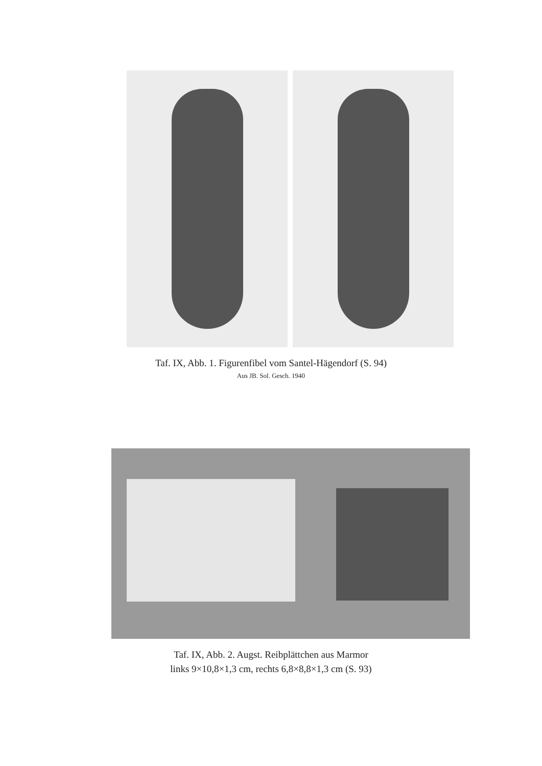Taf. IX, Abb. 1. Figurenfibel vom Santel-Hägendorf (S. 94)
Aus JB. Sol. Gesch. 1940
Taf. IX, Abb. 2. Augst. Reibplättchen aus Marmor
links 9×10,8×1,3 cm, rechts 6,8×8,8×1,3 cm (S. 93)